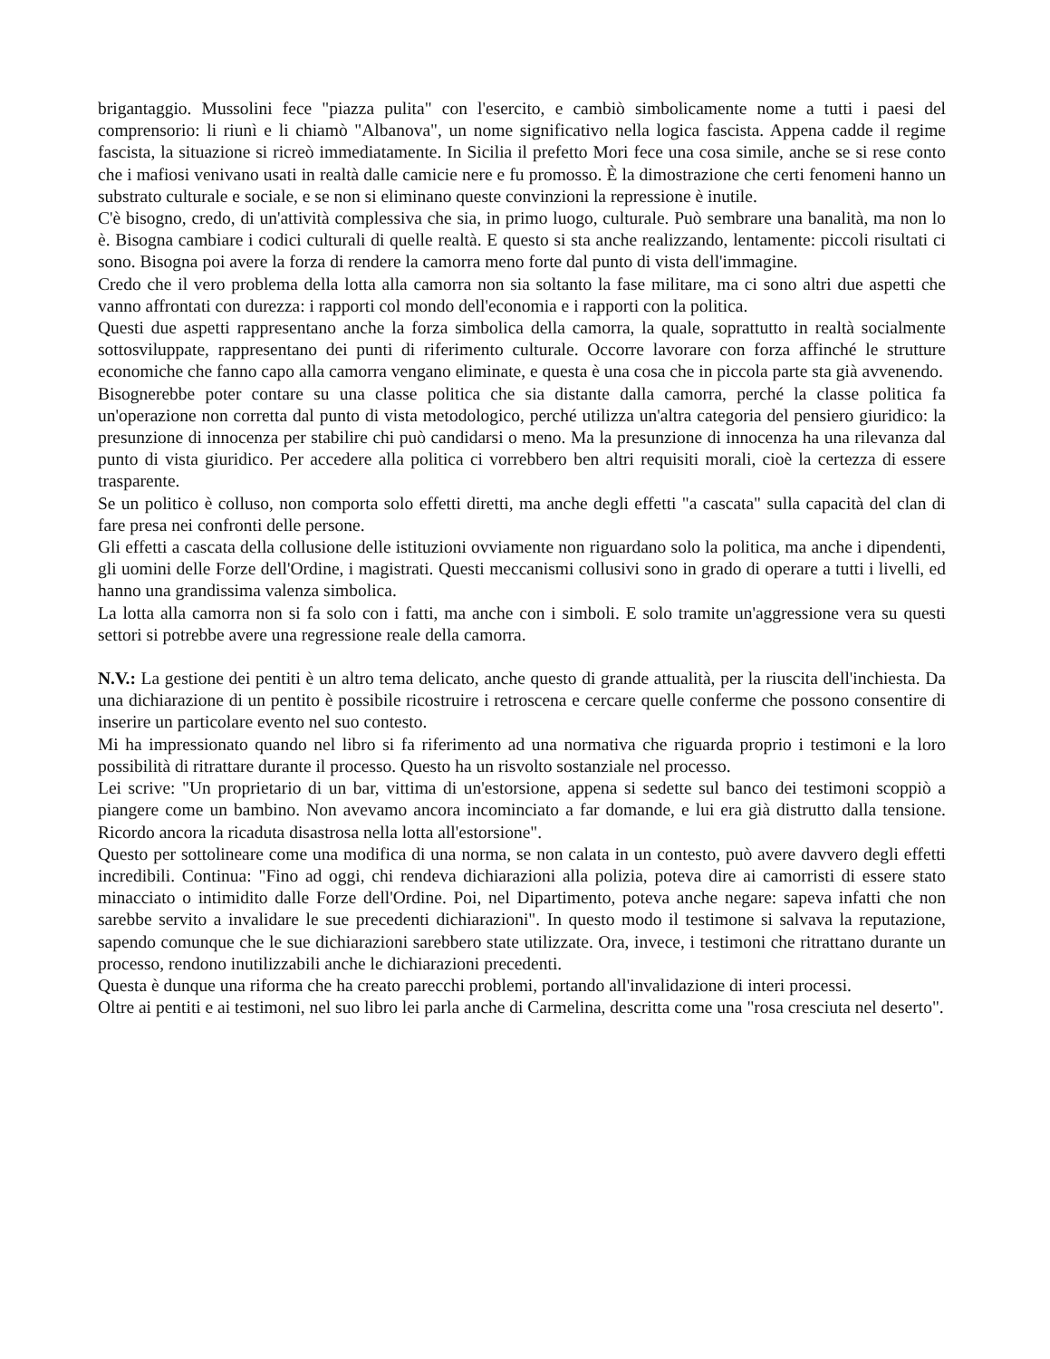brigantaggio. Mussolini fece "piazza pulita" con l'esercito, e cambiò simbolicamente nome a tutti i paesi del comprensorio: li riunì e li chiamò "Albanova", un nome significativo nella logica fascista. Appena cadde il regime fascista, la situazione si ricreò immediatamente. In Sicilia il prefetto Mori fece una cosa simile, anche se si rese conto che i mafiosi venivano usati in realtà dalle camicie nere e fu promosso. È la dimostrazione che certi fenomeni hanno un substrato culturale e sociale, e se non si eliminano queste convinzioni la repressione è inutile.
C'è bisogno, credo, di un'attività complessiva che sia, in primo luogo, culturale. Può sembrare una banalità, ma non lo è. Bisogna cambiare i codici culturali di quelle realtà. E questo si sta anche realizzando, lentamente: piccoli risultati ci sono. Bisogna poi avere la forza di rendere la camorra meno forte dal punto di vista dell'immagine.
Credo che il vero problema della lotta alla camorra non sia soltanto la fase militare, ma ci sono altri due aspetti che vanno affrontati con durezza: i rapporti col mondo dell'economia e i rapporti con la politica.
Questi due aspetti rappresentano anche la forza simbolica della camorra, la quale, soprattutto in realtà socialmente sottosviluppate, rappresentano dei punti di riferimento culturale. Occorre lavorare con forza affinché le strutture economiche che fanno capo alla camorra vengano eliminate, e questa è una cosa che in piccola parte sta già avvenendo.
Bisognerebbe poter contare su una classe politica che sia distante dalla camorra, perché la classe politica fa un'operazione non corretta dal punto di vista metodologico, perché utilizza un'altra categoria del pensiero giuridico: la presunzione di innocenza per stabilire chi può candidarsi o meno. Ma la presunzione di innocenza ha una rilevanza dal punto di vista giuridico. Per accedere alla politica ci vorrebbero ben altri requisiti morali, cioè la certezza di essere trasparente.
Se un politico è colluso, non comporta solo effetti diretti, ma anche degli effetti "a cascata" sulla capacità del clan di fare presa nei confronti delle persone.
Gli effetti a cascata della collusione delle istituzioni ovviamente non riguardano solo la politica, ma anche i dipendenti, gli uomini delle Forze dell'Ordine, i magistrati. Questi meccanismi collusivi sono in grado di operare a tutti i livelli, ed hanno una grandissima valenza simbolica.
La lotta alla camorra non si fa solo con i fatti, ma anche con i simboli. E solo tramite un'aggressione vera su questi settori si potrebbe avere una regressione reale della camorra.
N.V.: La gestione dei pentiti è un altro tema delicato, anche questo di grande attualità, per la riuscita dell'inchiesta. Da una dichiarazione di un pentito è possibile ricostruire i retroscena e cercare quelle conferme che possono consentire di inserire un particolare evento nel suo contesto.
Mi ha impressionato quando nel libro si fa riferimento ad una normativa che riguarda proprio i testimoni e la loro possibilità di ritrattare durante il processo. Questo ha un risvolto sostanziale nel processo.
Lei scrive: "Un proprietario di un bar, vittima di un'estorsione, appena si sedette sul banco dei testimoni scoppiò a piangere come un bambino. Non avevamo ancora incominciato a far domande, e lui era già distrutto dalla tensione. Ricordo ancora la ricaduta disastrosa nella lotta all'estorsione".
Questo per sottolineare come una modifica di una norma, se non calata in un contesto, può avere davvero degli effetti incredibili. Continua: "Fino ad oggi, chi rendeva dichiarazioni alla polizia, poteva dire ai camorristi di essere stato minacciato o intimidito dalle Forze dell'Ordine. Poi, nel Dipartimento, poteva anche negare: sapeva infatti che non sarebbe servito a invalidare le sue precedenti dichiarazioni". In questo modo il testimone si salvava la reputazione, sapendo comunque che le sue dichiarazioni sarebbero state utilizzate. Ora, invece, i testimoni che ritrattano durante un processo, rendono inutilizzabili anche le dichiarazioni precedenti.
Questa è dunque una riforma che ha creato parecchi problemi, portando all'invalidazione di interi processi.
Oltre ai pentiti e ai testimoni, nel suo libro lei parla anche di Carmelina, descritta come una "rosa cresciuta nel deserto".